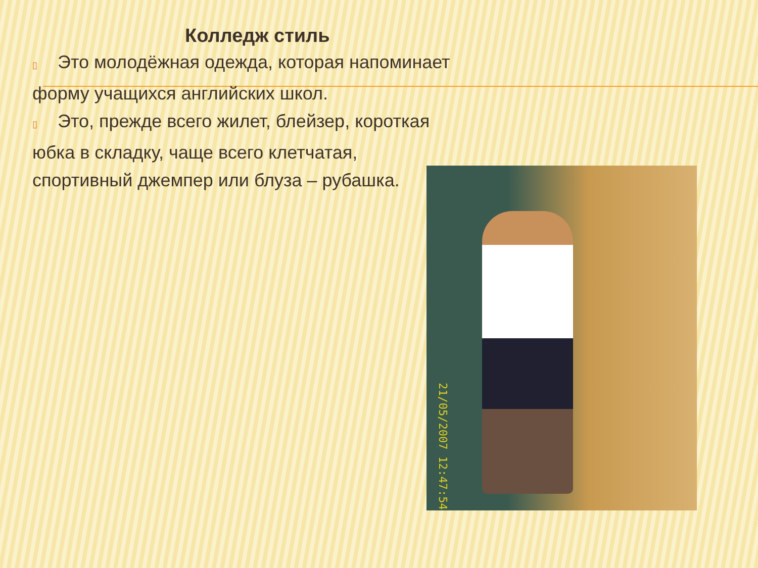Колледж стиль
▯ Это молодёжная одежда, которая напоминает
форму учащихся английских школ.
▯ Это, прежде всего жилет, блейзер, короткая
юбка в складку, чаще всего клетчатая,
спортивный джемпер или блуза – рубашка.
21/05/2007 12:47:54